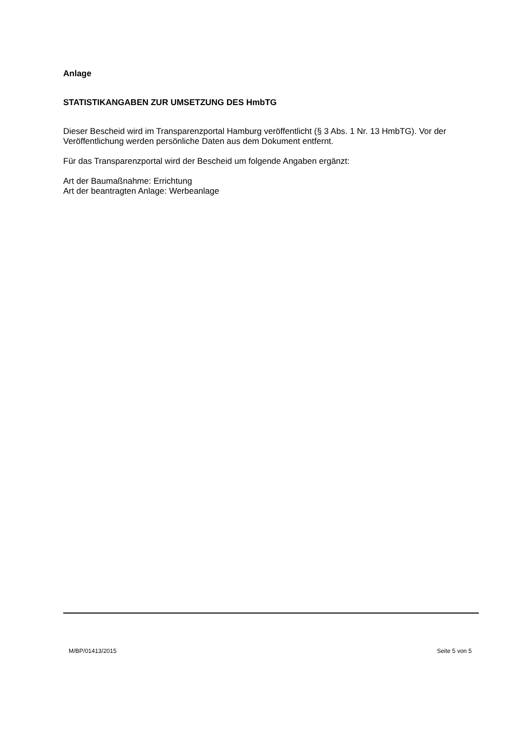Anlage
STATISTIKANGABEN ZUR UMSETZUNG DES HmbTG
Dieser Bescheid wird im Transparenzportal Hamburg veröffentlicht (§ 3 Abs. 1 Nr. 13 HmbTG). Vor der Veröffentlichung werden persönliche Daten aus dem Dokument entfernt.
Für das Transparenzportal wird der Bescheid um folgende Angaben ergänzt:
Art der Baumaßnahme: Errichtung
Art der beantragten Anlage: Werbeanlage
M/BP/01413/2015 Seite 5 von 5